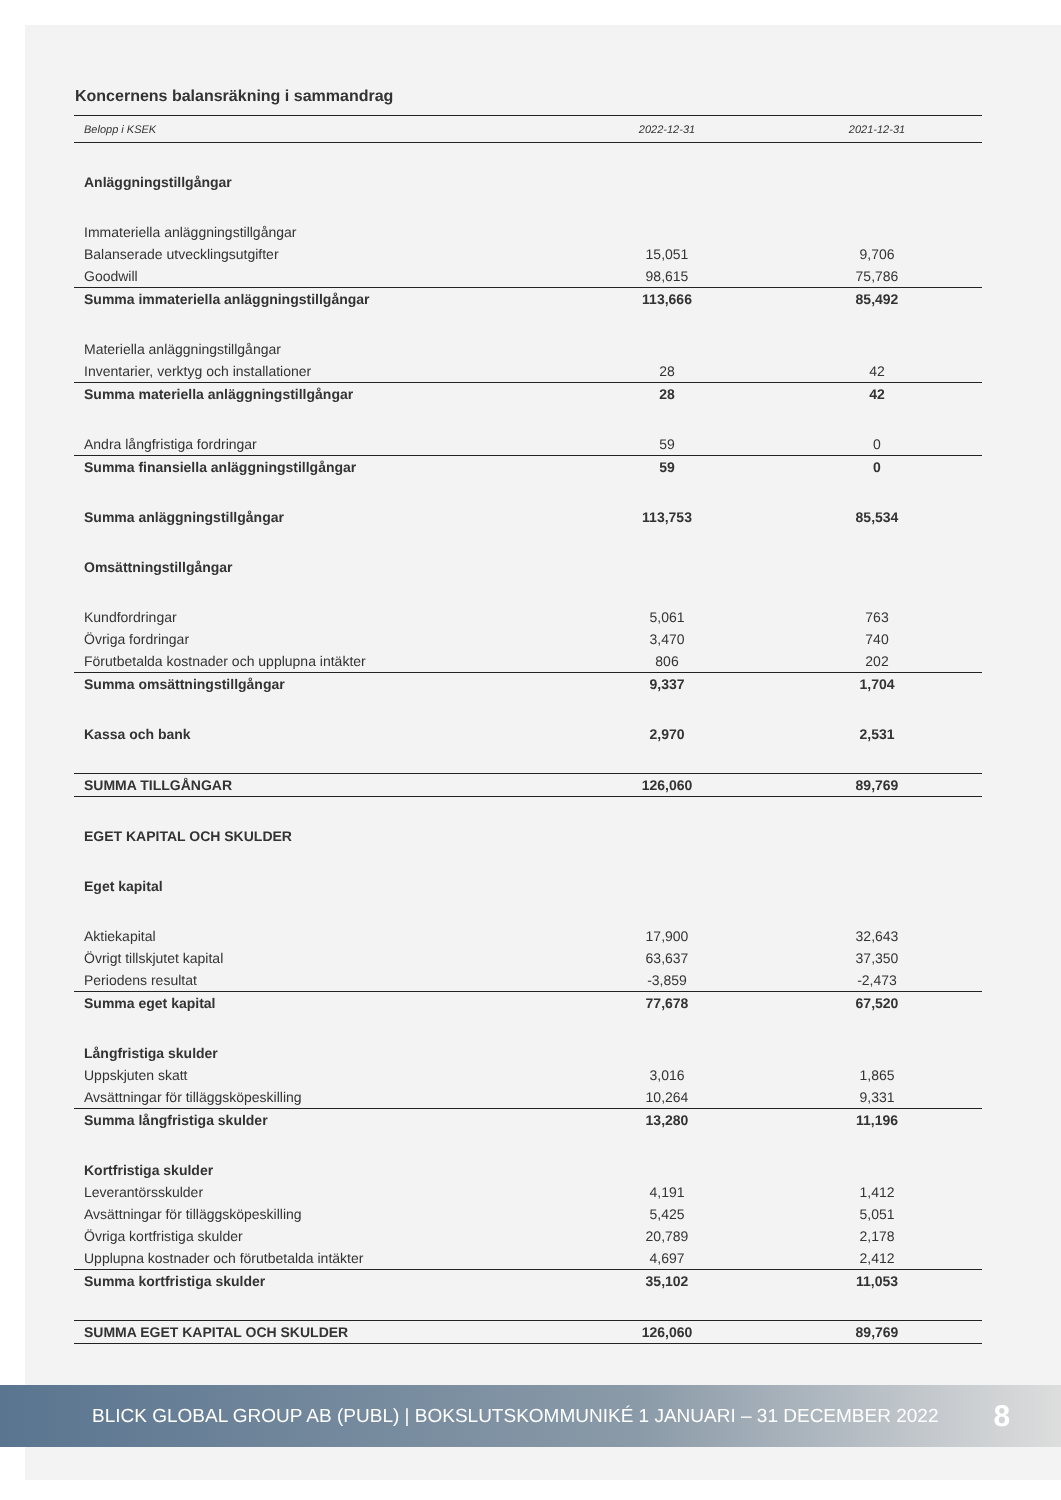Koncernens balansräkning i sammandrag
| Belopp i KSEK | 2022-12-31 | 2021-12-31 |
| --- | --- | --- |
| Anläggningstillgångar | | |
| Immateriella anläggningstillgångar | | |
| Balanserade utvecklingsutgifter | 15,051 | 9,706 |
| Goodwill | 98,615 | 75,786 |
| Summa immateriella anläggningstillgångar | 113,666 | 85,492 |
| Materiella anläggningstillgångar | | |
| Inventarier, verktyg och installationer | 28 | 42 |
| Summa materiella anläggningstillgångar | 28 | 42 |
| Andra långfristiga fordringar | 59 | 0 |
| Summa finansiella anläggningstillgångar | 59 | 0 |
| Summa anläggningstillgångar | 113,753 | 85,534 |
| Omsättningstillgångar | | |
| Kundfordringar | 5,061 | 763 |
| Övriga fordringar | 3,470 | 740 |
| Förutbetalda kostnader och upplupna intäkter | 806 | 202 |
| Summa omsättningstillgångar | 9,337 | 1,704 |
| Kassa och bank | 2,970 | 2,531 |
| SUMMA TILLGÅNGAR | 126,060 | 89,769 |
| EGET KAPITAL OCH SKULDER | | |
| Eget kapital | | |
| Aktiekapital | 17,900 | 32,643 |
| Övrigt tillskjutet kapital | 63,637 | 37,350 |
| Periodens resultat | -3,859 | -2,473 |
| Summa eget kapital | 77,678 | 67,520 |
| Långfristiga skulder | | |
| Uppskjuten skatt | 3,016 | 1,865 |
| Avsättningar för tilläggsköpeskilling | 10,264 | 9,331 |
| Summa långfristiga skulder | 13,280 | 11,196 |
| Kortfristiga skulder | | |
| Leverantörsskulder | 4,191 | 1,412 |
| Avsättningar för tilläggsköpeskilling | 5,425 | 5,051 |
| Övriga kortfristiga skulder | 20,789 | 2,178 |
| Upplupna kostnader och förutbetalda intäkter | 4,697 | 2,412 |
| Summa kortfristiga skulder | 35,102 | 11,053 |
| SUMMA EGET KAPITAL OCH SKULDER | 126,060 | 89,769 |
BLICK GLOBAL GROUP AB (PUBL) | BOKSLUTSKOMMUNIKÉ 1 JANUARI – 31 DECEMBER 2022 8